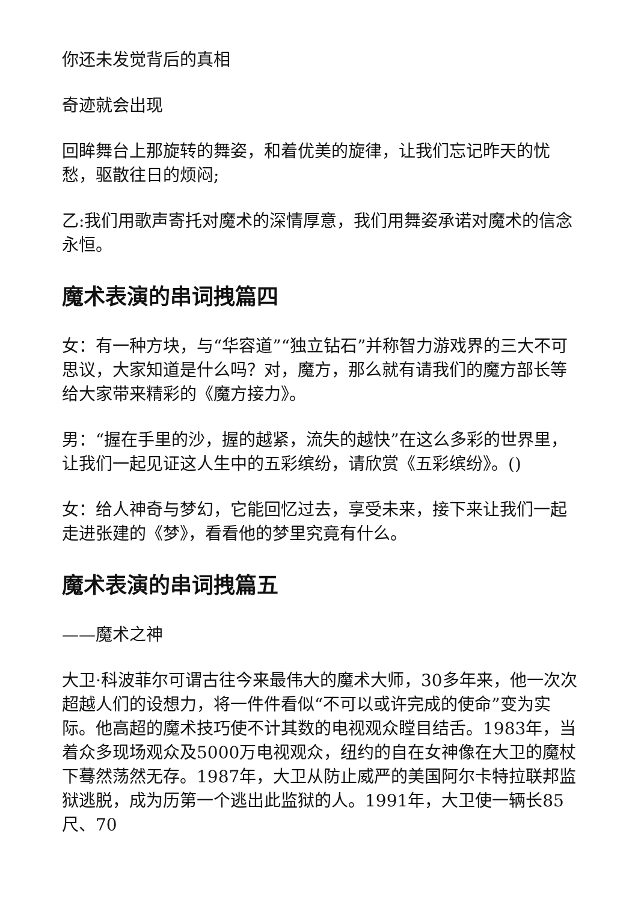你还未发觉背后的真相
奇迹就会出现
回眸舞台上那旋转的舞姿，和着优美的旋律，让我们忘记昨天的忧愁，驱散往日的烦闷;
乙:我们用歌声寄托对魔术的深情厚意，我们用舞姿承诺对魔术的信念永恒。
魔术表演的串词拽篇四
女：有一种方块，与“华容道”“独立钻石”并称智力游戏界的三大不可思议，大家知道是什么吗？对，魔方，那么就有请我们的魔方部长等给大家带来精彩的《魔方接力》。
男：“握在手里的沙，握的越紧，流失的越快”在这么多彩的世界里，让我们一起见证这人生中的五彩缤纷，请欣赏《五彩缤纷》。()
女：给人神奇与梦幻，它能回忆过去，享受未来，接下来让我们一起走进张建的《梦》，看看他的梦里究竟有什么。
魔术表演的串词拽篇五
——魔术之神
大卫·科波菲尔可谓古往今来最伟大的魔术大师，30多年来，他一次次超越人们的设想力，将一件件看似“不可以或许完成的使命”变为实际。他高超的魔术技巧使不计其数的电视观众瞠目结舌。1983年，当着众多现场观众及5000万电视观众，纽约的自在女神像在大卫的魔杖下蓦然荡然无存。1987年，大卫从防止威严的美国阿尔卡特拉联邦监狱逃脱，成为历第一个逃出此监狱的人。1991年，大卫使一辆长85尺、70